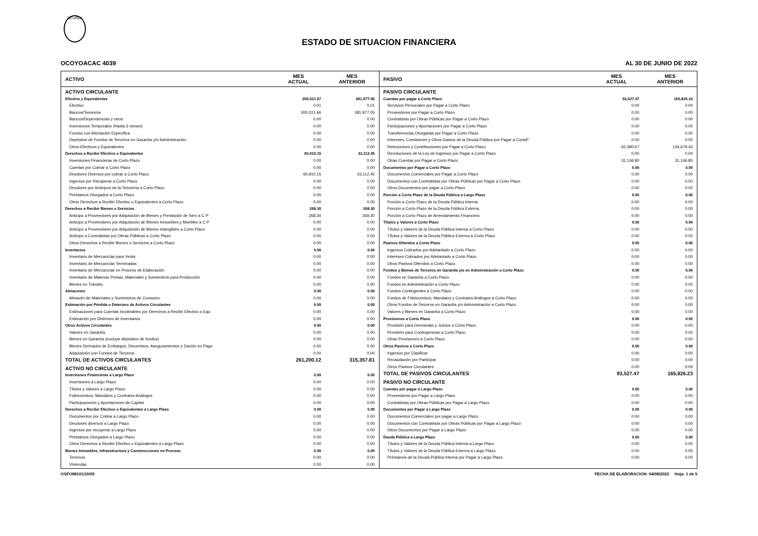SICURDE
ESTADO DE SITUACION FINANCIERA
OCOYOACAC 4039 AL 30 DE JUNIO DE 2022
| ACTIVO | MES ACTUAL | MES ANTERIOR |
| --- | --- | --- |
| ACTIVO CIRCULANTE | | |
| Efectivo y Equivalentes | 200,021.67 | 281,977.06 |
| Efectivo | 0.01 | 0.01 |
| Bancos/Tesorería | 200,021.66 | 281,977.05 |
| Bancos/Dependencias y otros | 0.00 | 0.00 |
| Inversiones Temporales (Hasta 3 meses) | 0.00 | 0.00 |
| Fondos con Afectación Específica | 0.00 | 0.00 |
| Depósitos de Fondos de Terceros en Garantía y/o Administración | 0.00 | 0.00 |
| Otros Efectivos y Equivalentes | 0.00 | 0.00 |
| Derechos a Recibir Efectivo o Equivalentes | 60,910.15 | 33,112.45 |
| Inversiones Financieras de Corto Plazo | 0.00 | 0.00 |
| Cuentas por Cobrar a Corto Plazo | 0.00 | 0.00 |
| Deudores Diversos por cobrar a Corto Plazo | 60,910.15 | 33,112.45 |
| Ingresos por Recuperar a Corto Plazo | 0.00 | 0.00 |
| Deudores por Anticipos de la Tesorería a Corto Plazo | 0.00 | 0.00 |
| Préstamos Otorgados a Corto Plazo | 0.00 | 0.00 |
| Otros Derechos a Recibir Efectivo o Equivalentes a Corto Plazo | 0.00 | 0.00 |
| Derechos a Recibir Bienes o Servicios | 268.30 | 268.30 |
| Anticipo a Proveedores por Adquisición de Bienes y Prestación de Serv a C P | 268.30 | 268.30 |
| Anticipo a Proveedores por Adquisición de Bienes Inmuebles y Muebles a C P | 0.00 | 0.00 |
| Anticipo a Proveedores por Adquisición de Bienes Intangibles a Corto Plazo | 0.00 | 0.00 |
| Anticipo a Contratistas por Obras Públicas a Corto Plazo | 0.00 | 0.00 |
| Otros Derechos a Recibir Bienes o Servicios a Corto Plazo | 0.00 | 0.00 |
| Inventarios | 0.00 | 0.00 |
| Inventario de Mercancías para Venta | 0.00 | 0.00 |
| Inventario de Mercancías Terminadas | 0.00 | 0.00 |
| Inventario de Mercancías en Proceso de Elaboración | 0.00 | 0.00 |
| Inventario de Materias Primas, Materiales y Suministros para Producción | 0.00 | 0.00 |
| Bienes en Tránsito | 0.00 | 0.00 |
| Almacenes | 0.00 | 0.00 |
| Almacén de Materiales y Suministros de Consumo | 0.00 | 0.00 |
| Estimación por Pérdida o Deterioro de Activos Circulantes | 0.00 | 0.00 |
| Estimaciones para Cuentas Incobrables por Derechos a Recibir Efectivo o Equ | 0.00 | 0.00 |
| Estimación por Deterioro de Inventarios | 0.00 | 0.00 |
| Otros Activos Circulantes | 0.00 | 0.00 |
| Valores en Garantía | 0.00 | 0.00 |
| Bienes en Garantía (excluye depósitos de fondos) | 0.00 | 0.00 |
| Bienes Derivados de Embargos, Decomisos, Aseguramientos y Dación en Pago | 0.00 | 0.00 |
| Adquisición con Fondos de Terceros | 0.00 | 0.00 |
| TOTAL DE ACTIVOS CIRCULANTES | 261,200.12 | 315,357.81 |
| ACTIVO NO CIRCULANTE | | |
| Inversiones Financieras a Largo Plazo | 0.00 | 0.00 |
| Inversiones a Largo Plazo | 0.00 | 0.00 |
| Títulos y Valores a Largo Plazo | 0.00 | 0.00 |
| Fideicomisos, Mandatos y Contratos Análogos | 0.00 | 0.00 |
| Participaciones y Aportaciones de Capital | 0.00 | 0.00 |
| Derechos a Recibir Efectivo o Equivalentes a Largo Plazo | 0.00 | 0.00 |
| Documentos por Cobrar a Largo Plazo | 0.00 | 0.00 |
| Deudores diversos a Largo Plazo | 0.00 | 0.00 |
| Ingresos por recuperar a Largo Plazo | 0.00 | 0.00 |
| Préstamos Otorgados a Largo Plazo | 0.00 | 0.00 |
| Otros Derechos a Recibir Efectivo o Equivalentes a Largo Plazo | 0.00 | 0.00 |
| Bienes Inmuebles, Infraestructura y Construcciones en Proceso | 0.00 | 0.00 |
| Terrenos | 0.00 | 0.00 |
| Viviendas | 0.00 | 0.00 |
| PASIVO | MES ACTUAL | MES ANTERIOR |
| --- | --- | --- |
| PASIVO CIRCULANTE | | |
| Cuentas por pagar a Corto Plazo | 93,527.47 | 165,826.23 |
| Servicios Personales por Pagar a Corto Plazo | 0.00 | 0.00 |
| Proveedores por Pagar a Corto Plazo | 0.00 | 0.00 |
| Contratistas por Obras Públicas por Pagar a Corto Plazo | 0.00 | 0.00 |
| Participaciones y Aportaciones por Pagar a Corto Plazo | 0.00 | 0.00 |
| Transferencias Otorgadas por Pagar a Corto Plazo | 0.00 | 0.00 |
| Intereses, Comisiones y Otros Gastos de la Deuda Pública por Pagar a CortoP | 0.00 | 0.00 |
| Retenciones y Contribuciones por Pagar a Corto Plazo | 62,380.67 | 134,679.43 |
| Devoluciones de la Ley de Ingresos por Pagar a Corto Plazo | 0.00 | 0.00 |
| Otras Cuentas por Pagar a Corto Plazo | 31,146.80 | 31,146.80 |
| Documentos por Pagar a Corto Plazo | 0.00 | 0.00 |
| Documentos Comerciales por Pagar a Corto Plazo | 0.00 | 0.00 |
| Documentos con Contratistas por Obras Públicas por Pagar a Corto Plazo | 0.00 | 0.00 |
| Otros Documentos por pagar a Corto Plazo | 0.00 | 0.00 |
| Porción a Corto Plazo de la Deuda Pública a Largo Plazo | 0.00 | 0.00 |
| Porción a Corto Plazo de la Deuda Pública Interna | 0.00 | 0.00 |
| Porción a Corto Plazo de la Deuda Pública Externa | 0.00 | 0.00 |
| Porción a Corto Plazo de Arrendamiento Financiero | 0.00 | 0.00 |
| Títulos y Valores a Corto Plazo | 0.00 | 0.00 |
| Títulos y Valores de la Deuda Pública Interna a Corto Plazo | 0.00 | 0.00 |
| Títulos y Valores de la Deuda Pública Externa a Corto Plazo | 0.00 | 0.00 |
| Pasivos Diferidos a Corto Plazo | 0.00 | 0.00 |
| Ingresos Cobrados por Adelantado a Corto Plazo | 0.00 | 0.00 |
| Intereses Cobrados por Adelantado a Corto Plazo | 0.00 | 0.00 |
| Otros Pasivos Diferidos a Corto Plazo | 0.00 | 0.00 |
| Fondos y Bienes de Terceros en Garantía y/o en Administración a Corto Plazo | 0.00 | 0.00 |
| Fondos en Garantía a Corto Plazo | 0.00 | 0.00 |
| Fondos en Administración a Corto Plazo | 0.00 | 0.00 |
| Fondos Contingentes a Corto Plazo | 0.00 | 0.00 |
| Fondos de Fideicomisos, Mandatos y Contratos Análogos a Corto Plazo | 0.00 | 0.00 |
| Otros Fondos de Terceros en Garantía y/o Administración a Corto Plazo | 0.00 | 0.00 |
| Valores y Bienes en Garantía a Corto Plazo | 0.00 | 0.00 |
| Provisiones a Corto Plazo | 0.00 | 0.00 |
| Provisión para Demandas y Juicios a Corto Plazo | 0.00 | 0.00 |
| Provisión para Contingencias a Corto Plazo | 0.00 | 0.00 |
| Otras Provisiones a Corto Plazo | 0.00 | 0.00 |
| Otros Pasivos a Corto Plazo | 0.00 | 0.00 |
| Ingresos por Clasificar | 0.00 | 0.00 |
| Recaudación por Participar | 0.00 | 0.00 |
| Otros Pasivos Circulantes | 0.00 | 0.00 |
| TOTAL DE PASIVOS CIRCULANTES | 93,527.47 | 165,826.23 |
| PASIVO NO CIRCULANTE | | |
| Cuentas por pagar a Largo Plazo | 0.00 | 0.00 |
| Proveedores por Pagar a Largo Plazo | 0.00 | 0.00 |
| Contratistas por Obras Públicas por Pagar a Largo Plazo | 0.00 | 0.00 |
| Documentos por Pagar a Largo Plazo | 0.00 | 0.00 |
| Documentos Comerciales por pagar a Largo Plazo | 0.00 | 0.00 |
| Documentos con Contratistas por Obras Públicas por Pagar a Largo Plazo | 0.00 | 0.00 |
| Otros Documentos por Pagar a Largo Plazo | 0.00 | 0.00 |
| Deuda Pública a Largo Plazo | 0.00 | 0.00 |
| Títulos y Valores de la Deuda Pública Interna a Largo Plazo | 0.00 | 0.00 |
| Títulos y Valores de la Deuda Pública Externa a Largo Plazo | 0.00 | 0.00 |
| Préstamos de la Deuda Pública Interna por Pagar a Largo Plazo | 0.00 | 0.00 |
OSFOIM101/10/05 FECHA DE ELABORACION: 04/08/2022 Hoja: 1 de 5